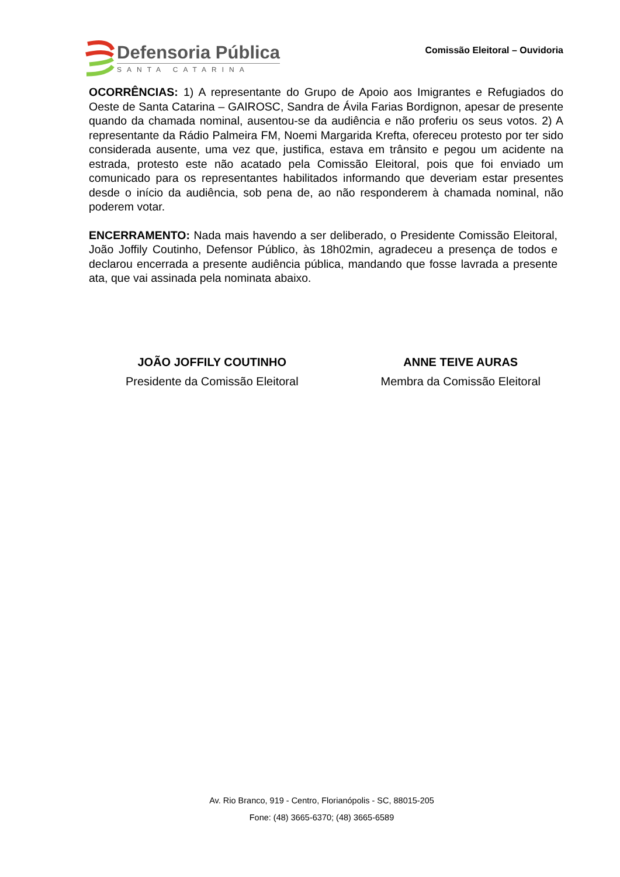Defensoria Pública
SANTA CATARINA
Comissão Eleitoral – Ouvidoria
OCORRÊNCIAS: 1) A representante do Grupo de Apoio aos Imigrantes e Refugiados do Oeste de Santa Catarina – GAIROSC, Sandra de Ávila Farias Bordignon, apesar de presente quando da chamada nominal, ausentou-se da audiência e não proferiu os seus votos. 2) A representante da Rádio Palmeira FM, Noemi Margarida Krefta, ofereceu protesto por ter sido considerada ausente, uma vez que, justifica, estava em trânsito e pegou um acidente na estrada, protesto este não acatado pela Comissão Eleitoral, pois que foi enviado um comunicado para os representantes habilitados informando que deveriam estar presentes desde o início da audiência, sob pena de, ao não responderem à chamada nominal, não poderem votar.
ENCERRAMENTO: Nada mais havendo a ser deliberado, o Presidente Comissão Eleitoral, João Joffily Coutinho, Defensor Público, às 18h02min, agradeceu a presença de todos e declarou encerrada a presente audiência pública, mandando que fosse lavrada a presente ata, que vai assinada pela nominata abaixo.
JOÃO JOFFILY COUTINHO
Presidente da Comissão Eleitoral
ANNE TEIVE AURAS
Membra da Comissão Eleitoral
Av. Rio Branco, 919 - Centro, Florianópolis - SC, 88015-205
Fone: (48) 3665-6370; (48) 3665-6589